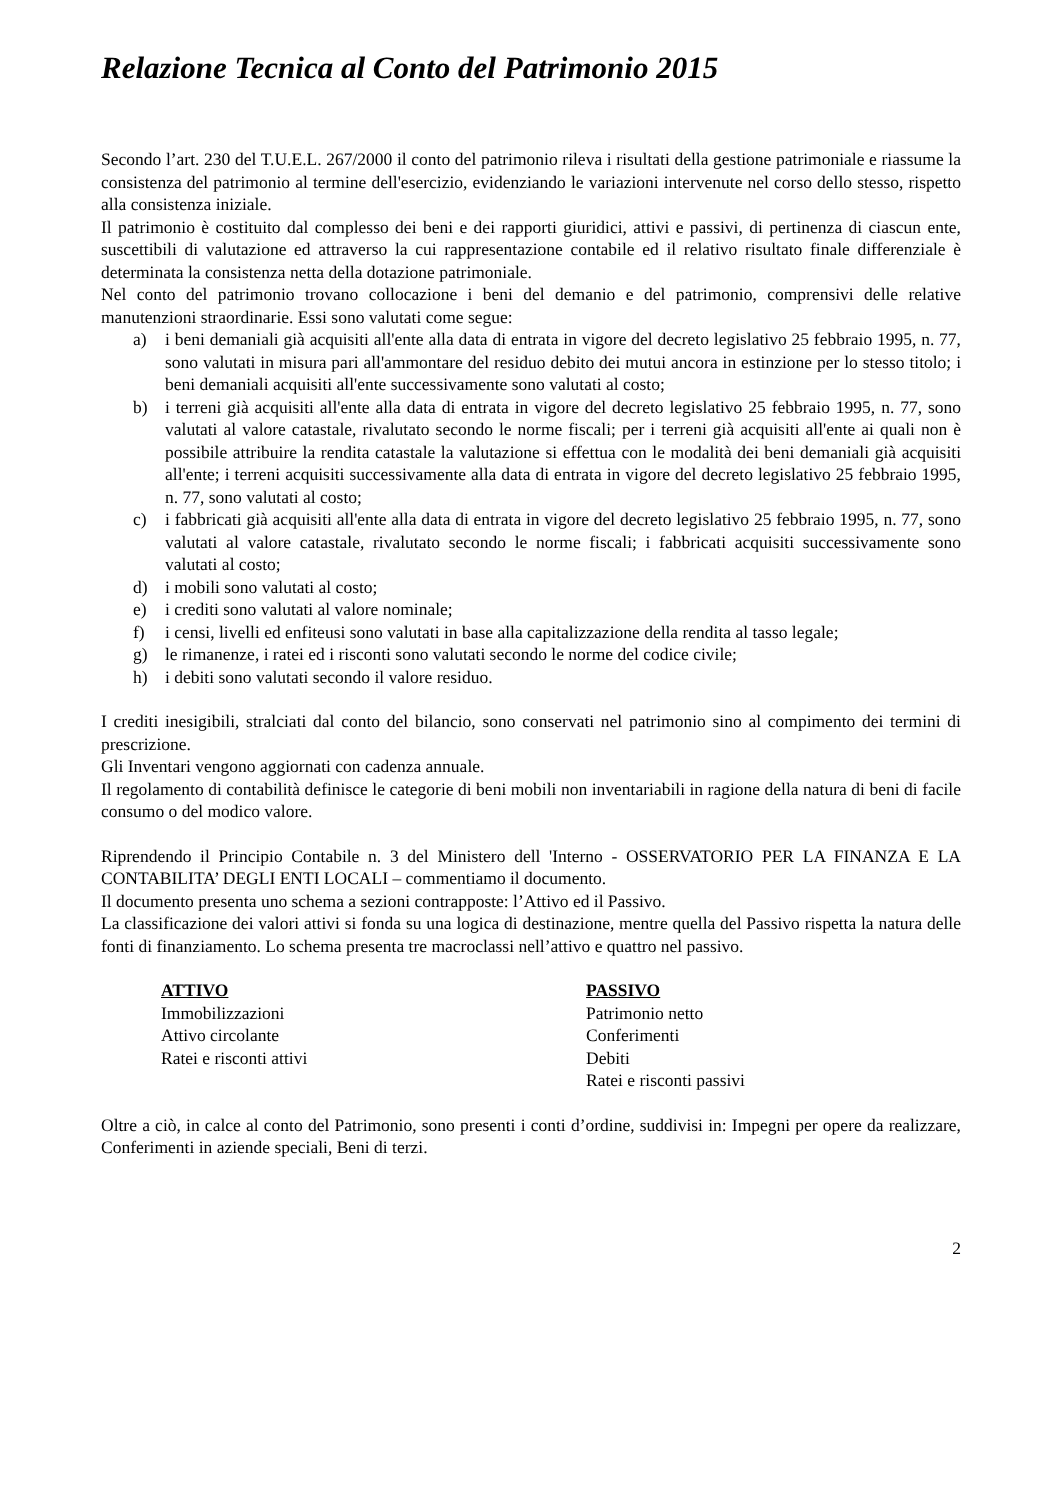Relazione Tecnica al Conto del Patrimonio 2015
Secondo l’art. 230 del T.U.E.L. 267/2000 il conto del patrimonio rileva i risultati della gestione patrimoniale e riassume la consistenza del patrimonio al termine dell'esercizio, evidenziando le variazioni intervenute nel corso dello stesso, rispetto alla consistenza iniziale.
Il patrimonio è costituito dal complesso dei beni e dei rapporti giuridici, attivi e passivi, di pertinenza di ciascun ente, suscettibili di valutazione ed attraverso la cui rappresentazione contabile ed il relativo risultato finale differenziale è determinata la consistenza netta della dotazione patrimoniale.
Nel conto del patrimonio trovano collocazione i beni del demanio e del patrimonio, comprensivi delle relative manutenzioni straordinarie. Essi sono valutati come segue:
a) i beni demaniali già acquisiti all'ente alla data di entrata in vigore del decreto legislativo 25 febbraio 1995, n. 77, sono valutati in misura pari all'ammontare del residuo debito dei mutui ancora in estinzione per lo stesso titolo; i beni demaniali acquisiti all'ente successivamente sono valutati al costo;
b) i terreni già acquisiti all'ente alla data di entrata in vigore del decreto legislativo 25 febbraio 1995, n. 77, sono valutati al valore catastale, rivalutato secondo le norme fiscali; per i terreni già acquisiti all'ente ai quali non è possibile attribuire la rendita catastale la valutazione si effettua con le modalità dei beni demaniali già acquisiti all'ente; i terreni acquisiti successivamente alla data di entrata in vigore del decreto legislativo 25 febbraio 1995, n. 77, sono valutati al costo;
c) i fabbricati già acquisiti all'ente alla data di entrata in vigore del decreto legislativo 25 febbraio 1995, n. 77, sono valutati al valore catastale, rivalutato secondo le norme fiscali; i fabbricati acquisiti successivamente sono valutati al costo;
d) i mobili sono valutati al costo;
e) i crediti sono valutati al valore nominale;
f) i censi, livelli ed enfiteusi sono valutati in base alla capitalizzazione della rendita al tasso legale;
g) le rimanenze, i ratei ed i risconti sono valutati secondo le norme del codice civile;
h) i debiti sono valutati secondo il valore residuo.
I crediti inesigibili, stralciati dal conto del bilancio, sono conservati nel patrimonio sino al compimento dei termini di prescrizione.
Gli Inventari vengono aggiornati con cadenza annuale.
Il regolamento di contabilità definisce le categorie di beni mobili non inventariabili in ragione della natura di beni di facile consumo o del modico valore.
Riprendendo il Principio Contabile n. 3 del Ministero dell 'Interno - OSSERVATORIO PER LA FINANZA E LA CONTABILITA’ DEGLI ENTI LOCALI – commentiamo il documento.
Il documento presenta uno schema a sezioni contrapposte: l’Attivo ed il Passivo.
La classificazione dei valori attivi si fonda su una logica di destinazione, mentre quella del Passivo rispetta la natura delle fonti di finanziamento. Lo schema presenta tre macroclassi nell’attivo e quattro nel passivo.
ATTIVO
Immobilizzazioni
Attivo circolante
Ratei e risconti attivi
PASSIVO
Patrimonio netto
Conferimenti
Debiti
Ratei e risconti passivi
Oltre a ciò, in calce al conto del Patrimonio, sono presenti i conti d’ordine, suddivisi in: Impegni per opere da realizzare, Conferimenti in aziende speciali, Beni di terzi.
2